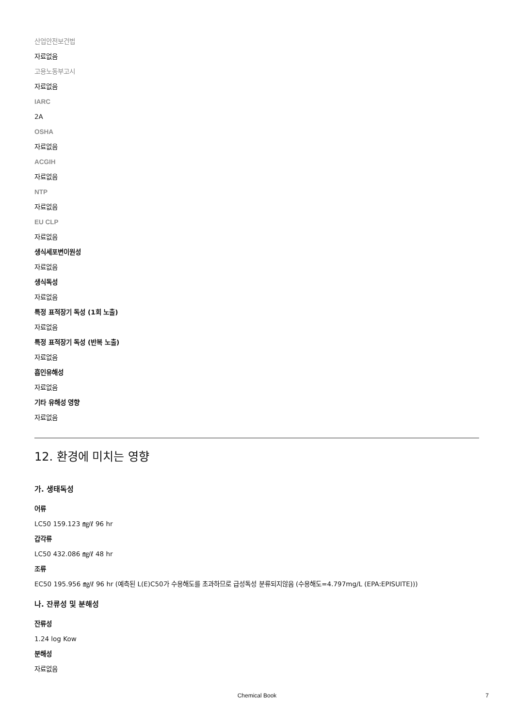산업안전보건법
자료없음
고용노동부고시
자료없음
IARC
2A
OSHA
자료없음
ACGIH
자료없음
NTP
자료없음
EU CLP
자료없음
생식세포변이원성
자료없음
생식독성
자료없음
특정 표적장기 독성 (1회 노출)
자료없음
특정 표적장기 독성 (반복 노출)
자료없음
흡인유해성
자료없음
기타 유해성 영향
자료없음
12. 환경에 미치는 영향
가. 생태독성
어류
LC50 159.123 ㎎/ℓ 96 hr
갑각류
LC50 432.086 ㎎/ℓ 48 hr
조류
EC50 195.956 ㎎/ℓ 96 hr (예측된 L(E)C50가 수용해도를 초과하므로 급성독성 분류되지않음 (수용해도=4.797mg/L (EPA:EPISUITE)))
나. 잔류성 및 분해성
잔류성
1.24 log Kow
분해성
자료없음
Chemical Book 7